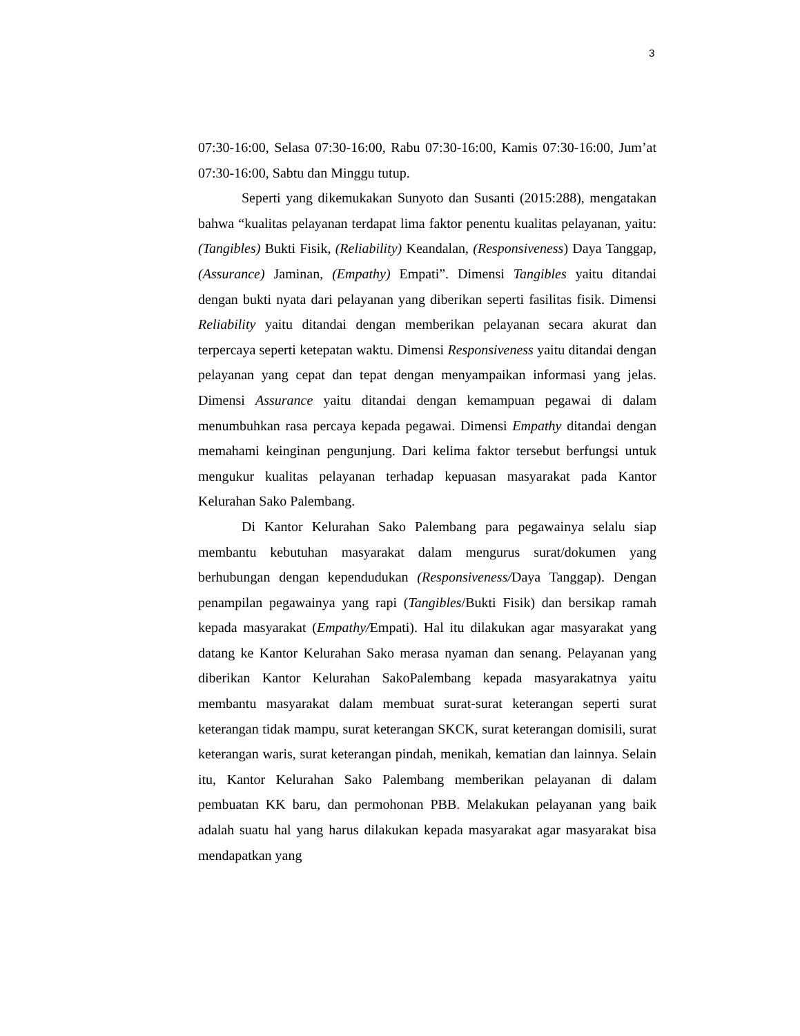3
07:30-16:00, Selasa 07:30-16:00, Rabu 07:30-16:00, Kamis 07:30-16:00, Jum’at 07:30-16:00, Sabtu dan Minggu tutup.
Seperti yang dikemukakan Sunyoto dan Susanti (2015:288), mengatakan bahwa “kualitas pelayanan terdapat lima faktor penentu kualitas pelayanan, yaitu: (Tangibles) Bukti Fisik, (Reliability) Keandalan, (Responsiveness) Daya Tanggap, (Assurance) Jaminan, (Empathy) Empati”. Dimensi Tangibles yaitu ditandai dengan bukti nyata dari pelayanan yang diberikan seperti fasilitas fisik. Dimensi Reliability yaitu ditandai dengan memberikan pelayanan secara akurat dan terpercaya seperti ketepatan waktu. Dimensi Responsiveness yaitu ditandai dengan pelayanan yang cepat dan tepat dengan menyampaikan informasi yang jelas. Dimensi Assurance yaitu ditandai dengan kemampuan pegawai di dalam menumbuhkan rasa percaya kepada pegawai. Dimensi Empathy ditandai dengan memahami keinginan pengunjung. Dari kelima faktor tersebut berfungsi untuk mengukur kualitas pelayanan terhadap kepuasan masyarakat pada Kantor Kelurahan Sako Palembang.
Di Kantor Kelurahan Sako Palembang para pegawainya selalu siap membantu kebutuhan masyarakat dalam mengurus surat/dokumen yang berhubungan dengan kependudukan (Responsiveness/Daya Tanggap). Dengan penampilan pegawainya yang rapi (Tangibles/Bukti Fisik) dan bersikap ramah kepada masyarakat (Empathy/Empati). Hal itu dilakukan agar masyarakat yang datang ke Kantor Kelurahan Sako merasa nyaman dan senang. Pelayanan yang diberikan Kantor Kelurahan SakoPalembang kepada masyarakatnya yaitu membantu masyarakat dalam membuat surat-surat keterangan seperti surat keterangan tidak mampu, surat keterangan SKCK, surat keterangan domisili, surat keterangan waris, surat keterangan pindah, menikah, kematian dan lainnya. Selain itu, Kantor Kelurahan Sako Palembang memberikan pelayanan di dalam pembuatan KK baru, dan permohonan PBB. Melakukan pelayanan yang baik adalah suatu hal yang harus dilakukan kepada masyarakat agar masyarakat bisa mendapatkan yang